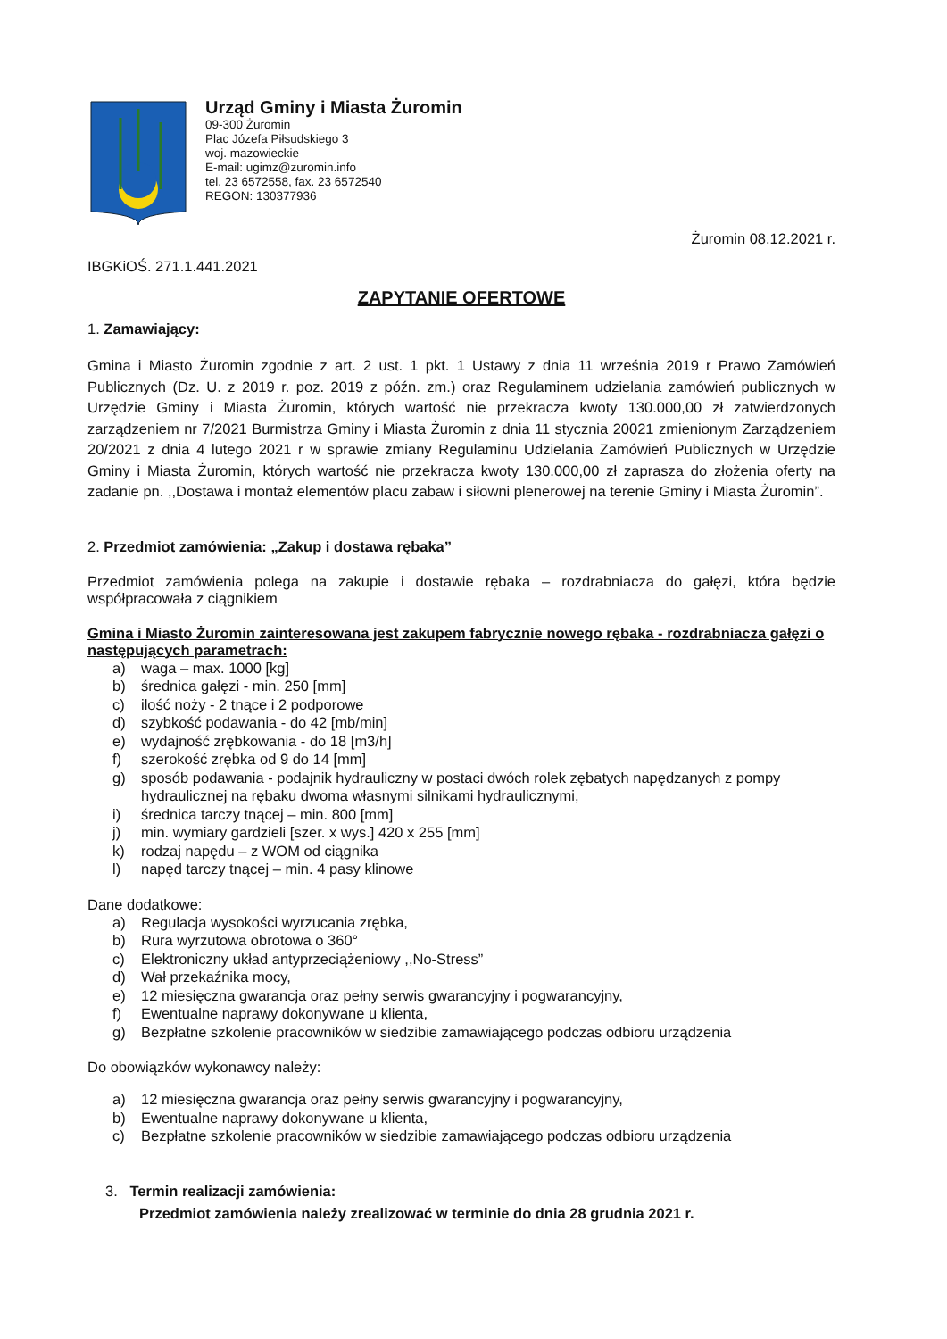Urząd Gminy i Miasta Żuromin
09-300 Żuromin
Plac Józefa Piłsudskiego 3
woj. mazowieckie
E-mail: ugimz@zuromin.info
tel. 23 6572558, fax. 23 6572540
REGON: 130377936
Żuromin 08.12.2021 r.
IBGKiOŚ. 271.1.441.2021
ZAPYTANIE OFERTOWE
1. Zamawiający:
Gmina i Miasto Żuromin zgodnie z art. 2 ust. 1 pkt. 1 Ustawy z dnia 11 września 2019 r Prawo Zamówień Publicznych (Dz. U. z 2019 r. poz. 2019 z późn. zm.) oraz Regulaminem udzielania zamówień publicznych w Urzędzie Gminy i Miasta Żuromin, których wartość nie przekracza kwoty 130.000,00 zł zatwierdzonych zarządzeniem nr 7/2021 Burmistrza Gminy i Miasta Żuromin z dnia 11 stycznia 20021 zmienionym Zarządzeniem 20/2021 z dnia 4 lutego 2021 r w sprawie zmiany Regulaminu Udzielania Zamówień Publicznych w Urzędzie Gminy i Miasta Żuromin, których wartość nie przekracza kwoty 130.000,00 zł zaprasza do złożenia oferty na zadanie pn. ,,Dostawa i montaż elementów placu zabaw i siłowni plenerowej na terenie Gminy i Miasta Żuromin”.
2. Przedmiot zamówienia: „Zakup i dostawa rębaka”
Przedmiot zamówienia polega na zakupie i dostawie rębaka – rozdrabniacza do gałęzi, która będzie współpracowała z ciągnikiem
Gmina i Miasto Żuromin zainteresowana jest zakupem fabrycznie nowego rębaka - rozdrabniacza gałęzi o następujących parametrach:
a) waga – max. 1000 [kg]
b) średnica gałęzi - min. 250 [mm]
c) ilość noży - 2 tnące i 2 podporowe
d) szybkość podawania - do 42 [mb/min]
e) wydajność zrębkowania - do 18 [m3/h]
f) szerokość zrębka od 9 do 14 [mm]
g) sposób podawania - podajnik hydrauliczny w postaci dwóch rolek zębatych napędzanych z pompy hydraulicznej na rębaku dwoma własnymi silnikami hydraulicznymi,
i) średnica tarczy tnącej – min. 800 [mm]
j) min. wymiary gardzieli [szer. x wys.] 420 x 255 [mm]
k) rodzaj napędu – z WOM od ciągnika
l) napęd tarczy tnącej – min. 4 pasy klinowe
Dane dodatkowe:
a) Regulacja wysokości wyrzucania zrębka,
b) Rura wyrzutowa obrotowa o 360°
c) Elektroniczny układ antyprzeciążeniowy ,,No-Stress”
d) Wał przekaźnika mocy,
e) 12 miesięczna gwarancja oraz pełny serwis gwarancyjny i pogwarancyjny,
f) Ewentualne naprawy dokonywane u klienta,
g) Bezpłatne szkolenie pracowników w siedzibie zamawiającego podczas odbioru urządzenia
Do obowiązków wykonawcy należy:
a) 12 miesięczna gwarancja oraz pełny serwis gwarancyjny i pogwarancyjny,
b) Ewentualne naprawy dokonywane u klienta,
c) Bezpłatne szkolenie pracowników w siedzibie zamawiającego podczas odbioru urządzenia
3. Termin realizacji zamówienia:
Przedmiot zamówienia należy zrealizować w terminie do dnia 28 grudnia 2021 r.